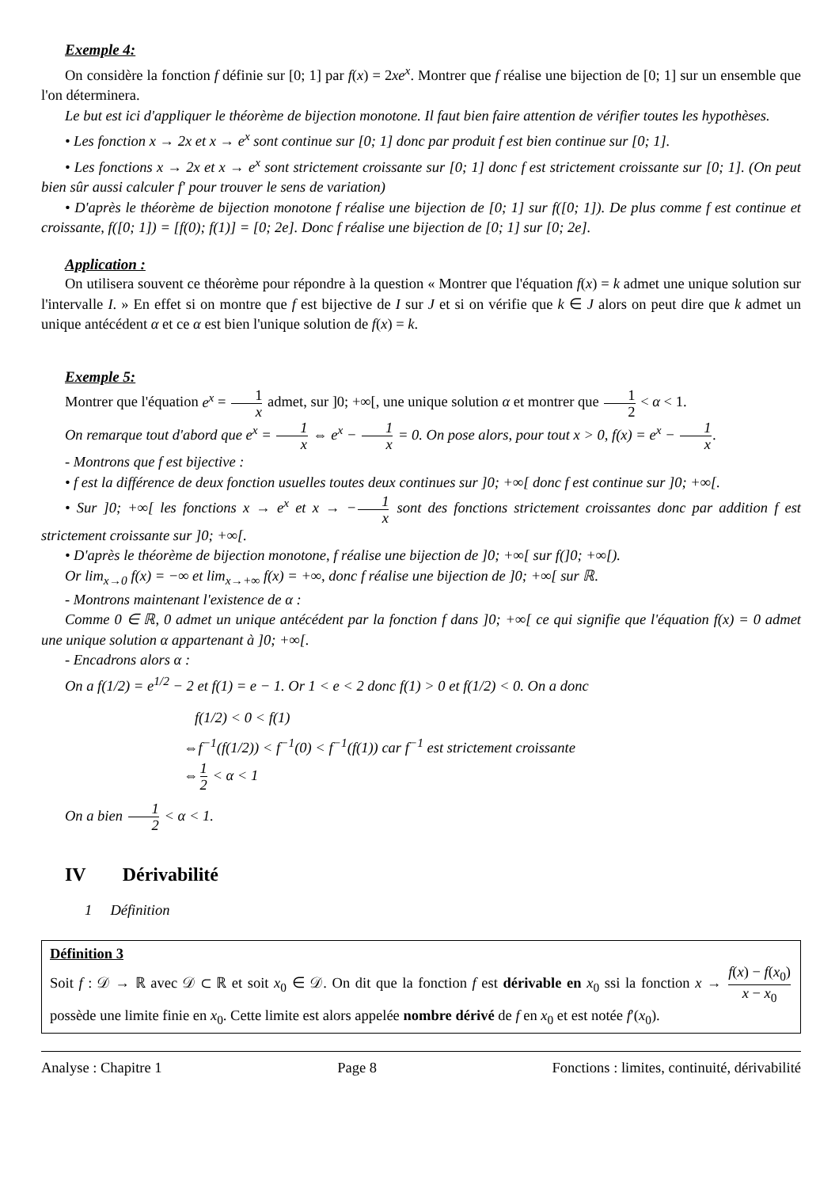Exemple 4:
On considère la fonction f définie sur [0; 1] par f(x) = 2xe<sup>x</sup>. Montrer que f réalise une bijection de [0; 1] sur un ensemble que l'on déterminera.
Le but est ici d'appliquer le théorème de bijection monotone. Il faut bien faire attention de vérifier toutes les hypothèses.
• Les fonction x → 2x et x → e<sup>x</sup> sont continue sur [0; 1] donc par produit f est bien continue sur [0; 1].
• Les fonctions x → 2x et x → e<sup>x</sup> sont strictement croissante sur [0; 1] donc f est strictement croissante sur [0; 1]. (On peut bien sûr aussi calculer f′ pour trouver le sens de variation)
• D'après le théorème de bijection monotone f réalise une bijection de [0; 1] sur f([0; 1]). De plus comme f est continue et croissante, f([0; 1]) = [f(0); f(1)] = [0; 2e]. Donc f réalise une bijection de [0; 1] sur [0; 2e].
Application :
On utilisera souvent ce théorème pour répondre à la question « Montrer que l'équation f(x) = k admet une unique solution sur l'intervalle I. » En effet si on montre que f est bijective de I sur J et si on vérifie que k ∈ J alors on peut dire que k admet un unique antécédent α et ce α est bien l'unique solution de f(x) = k.
Exemple 5:
Montrer que l'équation e<sup>x</sup> = 1 x admet, sur ]0; +∞[, une unique solution α et montrer que 1 2 < α < 1.
On remarque tout d'abord que e<sup>x</sup> = 1 x ⇔ e<sup>x</sup> − 1 x = 0. On pose alors, pour tout x > 0, f(x) = e<sup>x</sup> − 1 x.
- Montrons que f est bijective :
• f est la différence de deux fonction usuelles toutes deux continues sur ]0; +∞[ donc f est continue sur ]0; +∞[.
• Sur ]0; +∞[ les fonctions x → e<sup>x</sup> et x → −1 x sont des fonctions strictement croissantes donc par addition f est strictement croissante sur ]0; +∞[.
• D'après le théorème de bijection monotone, f réalise une bijection de ]0; +∞[ sur f(]0; +∞[).
Or lim<sub>x→0</sub> f(x) = −∞ et lim<sub>x→+∞</sub> f(x) = +∞, donc f réalise une bijection de ]0; +∞[ sur ℝ.
- Montrons maintenant l'existence de α :
Comme 0 ∈ ℝ, 0 admet un unique antécédent par la fonction f dans ]0; +∞[ ce qui signifie que l'équation f(x) = 0 admet une unique solution α appartenant à ]0; +∞[.
- Encadrons alors α :
On a f(1/2) = e<sup>1/2</sup> − 2 et f(1) = e − 1. Or 1 < e < 2 donc f(1) > 0 et f(1/2) < 0. On a donc
f(1/2) < 0 < f(1)
⇔f<sup>−1</sup>(f(1/2)) < f<sup>−1</sup>(0) < f<sup>−1</sup>(f(1)) car f<sup>−1</sup> est strictement croissante
⇔1 2 < α < 1
On a bien 1 2 < α < 1.
IV Dérivabilité
1 Définition
Définition 3
Soit f : 𝒟 → ℝ avec 𝒟 ⊂ ℝ et soit x<sub>0</sub> ∈ 𝒟. On dit que la fonction f est dérivable en x<sub>0</sub> ssi la fonction x → f(x) − f(x<sub>0</sub>) x − x<sub>0</sub> possède une limite finie en x<sub>0</sub>. Cette limite est alors appelée nombre dérivé de f en x<sub>0</sub> et est notée f′(x<sub>0</sub>).
Analyse : Chapitre 1 Page 8 Fonctions : limites, continuité, dérivabilité